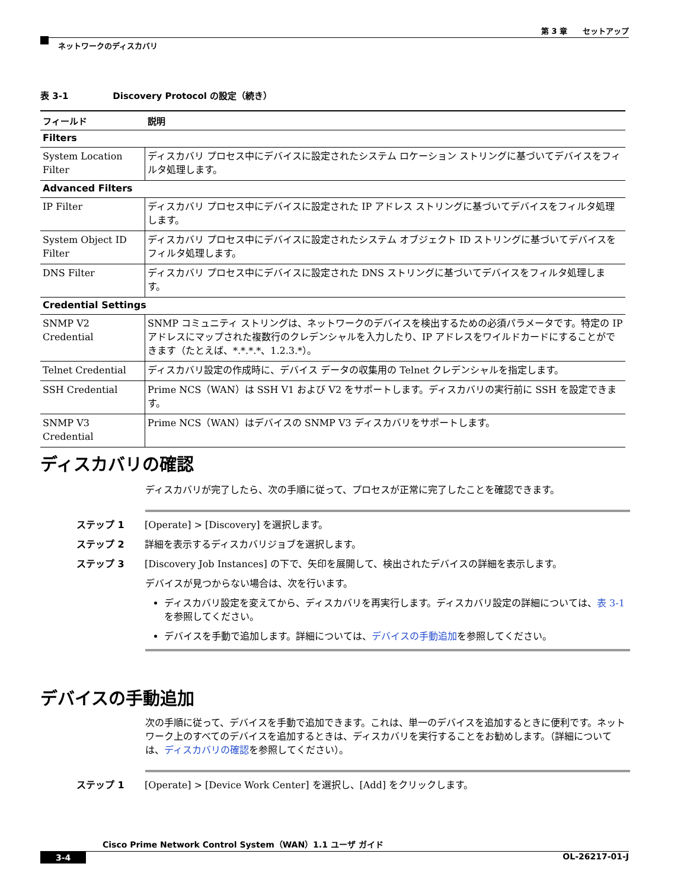第 3 章　　セットアップ
ネットワークのディスカバリ
表 3-1　　　　　Discovery Protocol の設定（続き）
| フィールド | 説明 |
| --- | --- |
| Filters | |
| System Location Filter | ディスカバリ プロセス中にデバイスに設定されたシステム ロケーション ストリングに基づいてデバイスをフィルタ処理します。 |
| Advanced Filters | |
| IP Filter | ディスカバリ プロセス中にデバイスに設定された IP アドレス ストリングに基づいてデバイスをフィルタ処理します。 |
| System Object ID Filter | ディスカバリ プロセス中にデバイスに設定されたシステム オブジェクト ID ストリングに基づいてデバイスをフィルタ処理します。 |
| DNS Filter | ディスカバリ プロセス中にデバイスに設定された DNS ストリングに基づいてデバイスをフィルタ処理します。 |
| Credential Settings | |
| SNMP V2 Credential | SNMP コミュニティ ストリングは、ネットワークのデバイスを検出するための必須パラメータです。特定の IP アドレスにマップされた複数行のクレデンシャルを入力したり、IP アドレスをワイルドカードにすることができます（たとえば、*.*.*.*、1.2.3.*）。 |
| Telnet Credential | ディスカバリ設定の作成時に、デバイス データの収集用の Telnet クレデンシャルを指定します。 |
| SSH Credential | Prime NCS（WAN）は SSH V1 および V2 をサポートします。ディスカバリの実行前に SSH を設定できます。 |
| SNMP V3 Credential | Prime NCS（WAN）はデバイスの SNMP V3 ディスカバリをサポートします。 |
ディスカバリの確認
ディスカバリが完了したら、次の手順に従って、プロセスが正常に完了したことを確認できます。
ステップ 1 [Operate] > [Discovery] を選択します。
ステップ 2 詳細を表示するディスカバリジョブを選択します。
ステップ 3 [Discovery Job Instances] の下で、矢印を展開して、検出されたデバイスの詳細を表示します。
デバイスが見つからない場合は、次を行います。
ディスカバリ設定を変えてから、ディスカバリを再実行します。ディスカバリ設定の詳細については、表 3-1 を参照してください。
デバイスを手動で追加します。詳細については、デバイスの手動追加を参照してください。
デバイスの手動追加
次の手順に従って、デバイスを手動で追加できます。これは、単一のデバイスを追加するときに便利です。ネットワーク上のすべてのデバイスを追加するときは、ディスカバリを実行することをお勧めします。（詳細については、ディスカバリの確認を参照してください）。
ステップ 1 [Operate] > [Device Work Center] を選択し、[Add] をクリックします。
Cisco Prime Network Control System（WAN）1.1 ユーザ ガイド
3-4 OL-26217-01-J